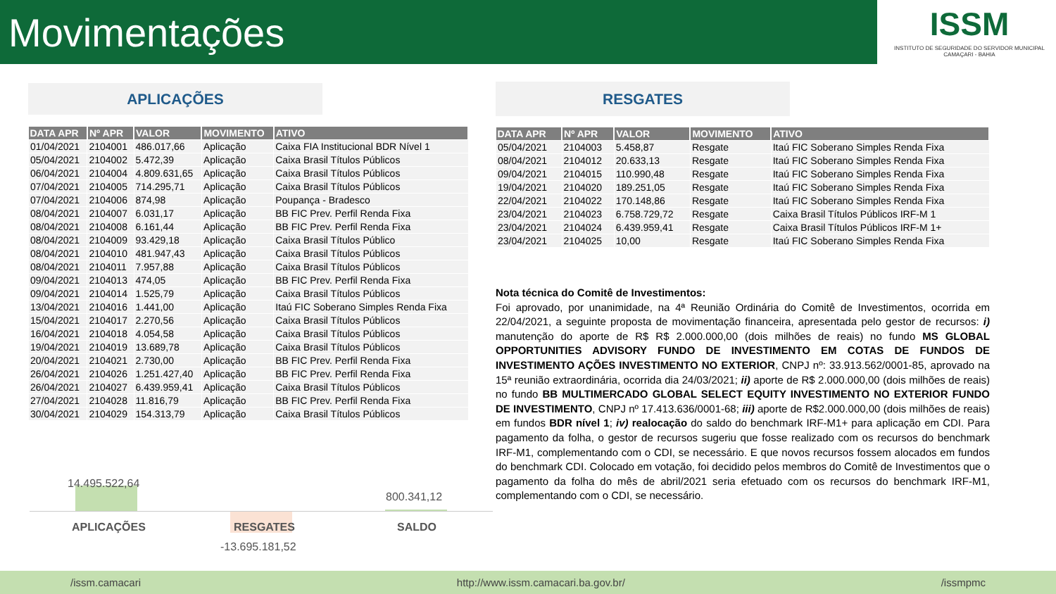Movimentações
ISSM
INSTITUTO DE SEGURIDADE DO SERVIDOR MUNICIPAL
CAMAÇARI - BAHIA
APLICAÇÕES RESGATES
| DATA APR | Nº APR | VALOR | MOVIMENTO | ATIVO |
| --- | --- | --- | --- | --- |
| 01/04/2021 | 2104001 | 486.017,66 | Aplicação | Caixa FIA Institucional BDR Nível 1 |
| 05/04/2021 | 2104002 | 5.472,39 | Aplicação | Caixa Brasil Títulos Públicos |
| 06/04/2021 | 2104004 | 4.809.631,65 | Aplicação | Caixa Brasil Títulos Públicos |
| 07/04/2021 | 2104005 | 714.295,71 | Aplicação | Caixa Brasil Títulos Públicos |
| 07/04/2021 | 2104006 | 874,98 | Aplicação | Poupança - Bradesco |
| 08/04/2021 | 2104007 | 6.031,17 | Aplicação | BB FIC Prev. Perfil Renda Fixa |
| 08/04/2021 | 2104008 | 6.161,44 | Aplicação | BB FIC Prev. Perfil Renda Fixa |
| 08/04/2021 | 2104009 | 93.429,18 | Aplicação | Caixa Brasil Títulos Público |
| 08/04/2021 | 2104010 | 481.947,43 | Aplicação | Caixa Brasil Títulos Públicos |
| 08/04/2021 | 2104011 | 7.957,88 | Aplicação | Caixa Brasil Títulos Públicos |
| 09/04/2021 | 2104013 | 474,05 | Aplicação | BB FIC Prev. Perfil Renda Fixa |
| 09/04/2021 | 2104014 | 1.525,79 | Aplicação | Caixa Brasil Títulos Públicos |
| 13/04/2021 | 2104016 | 1.441,00 | Aplicação | Itaú FIC Soberano Simples Renda Fixa |
| 15/04/2021 | 2104017 | 2.270,56 | Aplicação | Caixa Brasil Títulos Públicos |
| 16/04/2021 | 2104018 | 4.054,58 | Aplicação | Caixa Brasil Títulos Públicos |
| 19/04/2021 | 2104019 | 13.689,78 | Aplicação | Caixa Brasil Títulos Públicos |
| 20/04/2021 | 2104021 | 2.730,00 | Aplicação | BB FIC Prev. Perfil Renda Fixa |
| 26/04/2021 | 2104026 | 1.251.427,40 | Aplicação | BB FIC Prev. Perfil Renda Fixa |
| 26/04/2021 | 2104027 | 6.439.959,41 | Aplicação | Caixa Brasil Títulos Públicos |
| 27/04/2021 | 2104028 | 11.816,79 | Aplicação | BB FIC Prev. Perfil Renda Fixa |
| 30/04/2021 | 2104029 | 154.313,79 | Aplicação | Caixa Brasil Títulos Públicos |
| DATA APR | Nº APR | VALOR | MOVIMENTO | ATIVO |
| --- | --- | --- | --- | --- |
| 05/04/2021 | 2104003 | 5.458,87 | Resgate | Itaú FIC Soberano Simples Renda Fixa |
| 08/04/2021 | 2104012 | 20.633,13 | Resgate | Itaú FIC Soberano Simples Renda Fixa |
| 09/04/2021 | 2104015 | 110.990,48 | Resgate | Itaú FIC Soberano Simples Renda Fixa |
| 19/04/2021 | 2104020 | 189.251,05 | Resgate | Itaú FIC Soberano Simples Renda Fixa |
| 22/04/2021 | 2104022 | 170.148,86 | Resgate | Itaú FIC Soberano Simples Renda Fixa |
| 23/04/2021 | 2104023 | 6.758.729,72 | Resgate | Caixa Brasil Títulos Públicos IRF-M 1 |
| 23/04/2021 | 2104024 | 6.439.959,41 | Resgate | Caixa Brasil Títulos Públicos IRF-M 1+ |
| 23/04/2021 | 2104025 | 10,00 | Resgate | Itaú FIC Soberano Simples Renda Fixa |
Nota técnica do Comitê de Investimentos:
Foi aprovado, por unanimidade, na 4ª Reunião Ordinária do Comitê de Investimentos, ocorrida em 22/04/2021, a seguinte proposta de movimentação financeira, apresentada pelo gestor de recursos: i) manutenção do aporte de R$ R$ 2.000.000,00 (dois milhões de reais) no fundo MS GLOBAL OPPORTUNITIES ADVISORY FUNDO DE INVESTIMENTO EM COTAS DE FUNDOS DE INVESTIMENTO AÇÕES INVESTIMENTO NO EXTERIOR, CNPJ nº: 33.913.562/0001-85, aprovado na 15ª reunião extraordinária, ocorrida dia 24/03/2021; ii) aporte de R$ 2.000.000,00 (dois milhões de reais) no fundo BB MULTIMERCADO GLOBAL SELECT EQUITY INVESTIMENTO NO EXTERIOR FUNDO DE INVESTIMENTO, CNPJ nº 17.413.636/0001-68; iii) aporte de R$2.000.000,00 (dois milhões de reais) em fundos BDR nível 1; iv) realocação do saldo do benchmark IRF-M1+ para aplicação em CDI. Para pagamento da folha, o gestor de recursos sugeriu que fosse realizado com os recursos do benchmark IRF-M1, complementando com o CDI, se necessário. E que novos recursos fossem alocados em fundos do benchmark CDI. Colocado em votação, foi decidido pelos membros do Comitê de Investimentos que o pagamento da folha do mês de abril/2021 seria efetuado com os recursos do benchmark IRF-M1, complementando com o CDI, se necessário.
14.495.522,64
800.341,12
APLICAÇÕES RESGATES SALDO
-13.695.181,52
/issm.camacari http://www.issm.camacari.ba.gov.br/ /issmpmc